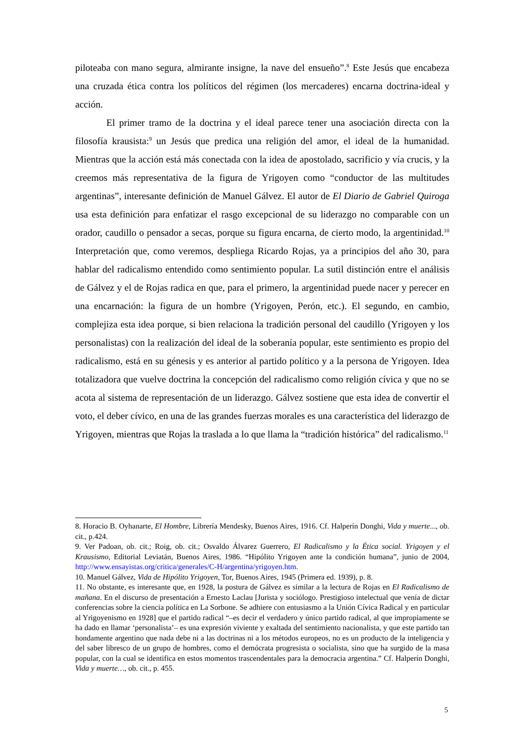piloteaba con mano segura, almirante insigne, la nave del ensueño”.<sup>8</sup> Este Jesús que encabeza una cruzada ética contra los políticos del régimen (los mercaderes) encarna doctrina-ideal y acción.
El primer tramo de la doctrina y el ideal parece tener una asociación directa con la filosofía krausista:<sup>9</sup> un Jesús que predica una religión del amor, el ideal de la humanidad. Mientras que la acción está más conectada con la idea de apostolado, sacrificio y vía crucis, y la creemos más representativa de la figura de Yrigoyen como “conductor de las multitudes argentinas”, interesante definición de Manuel Gálvez. El autor de El Diario de Gabriel Quiroga usa esta definición para enfatizar el rasgo excepcional de su liderazgo no comparable con un orador, caudillo o pensador a secas, porque su figura encarna, de cierto modo, la argentinidad.<sup>10</sup> Interpretación que, como veremos, despliega Ricardo Rojas, ya a principios del año 30, para hablar del radicalismo entendido como sentimiento popular. La sutil distinción entre el análisis de Gálvez y el de Rojas radica en que, para el primero, la argentinidad puede nacer y perecer en una encarnación: la figura de un hombre (Yrigoyen, Perón, etc.). El segundo, en cambio, complejiza esta idea porque, si bien relaciona la tradición personal del caudillo (Yrigoyen y los personalistas) con la realización del ideal de la soberanía popular, este sentimiento es propio del radicalismo, está en su génesis y es anterior al partido político y a la persona de Yrigoyen. Idea totalizadora que vuelve doctrina la concepción del radicalismo como religión cívica y que no se acota al sistema de representación de un liderazgo. Gálvez sostiene que esta idea de convertir el voto, el deber cívico, en una de las grandes fuerzas morales es una característica del liderazgo de Yrigoyen, mientras que Rojas la traslada a lo que llama la “tradición histórica” del radicalismo.<sup>11</sup>
8. Horacio B. Oyhanarte, El Hombre, Librería Mendesky, Buenos Aires, 1916. Cf. Halperín Donghi, Vida y muerte..., ob. cit., p.424.
9. Ver Padoan, ob. cit.; Roig, ob. cit.; Osvaldo Álvarez Guerrero, El Radicalismo y la Ética social. Yrigoyen y el Krausismo, Editorial Leviatán, Buenos Aires, 1986. “Hipólito Yrigoyen ante la condición humana”, junio de 2004, http://www.ensayistas.org/critica/generales/C-H/argentina/yrigoyen.htm.
10. Manuel Gálvez, Vida de Hipólito Yrigoyen, Tor, Buenos Aires, 1945 (Primera ed. 1939), p. 8.
11. No obstante, es interesante que, en 1928, la postura de Gálvez es similar a la lectura de Rojas en El Radicalismo de mañana. En el discurso de presentación a Ernesto Laclau [Jurista y sociólogo. Prestigioso intelectual que venía de dictar conferencias sobre la ciencia política en La Sorbone. Se adhiere con entusiasmo a la Unión Cívica Radical y en particular al Yrigoyenismo en 1928] que el partido radical “–es decir el verdadero y único partido radical, al que impropiamente se ha dado en llamar ‘personalista’– es una expresión viviente y exaltada del sentimiento nacionalista, y que este partido tan hondamente argentino que nada debe ni a las doctrinas ni a los métodos europeos, no es un producto de la inteligencia y del saber libresco de un grupo de hombres, como el demócrata progresista o socialista, sino que ha surgido de la masa popular, con la cual se identifica en estos momentos trascendentales para la democracia argentina.” Cf. Halperín Donghi, Vida y muerte…, ob. cit., p. 455.
5